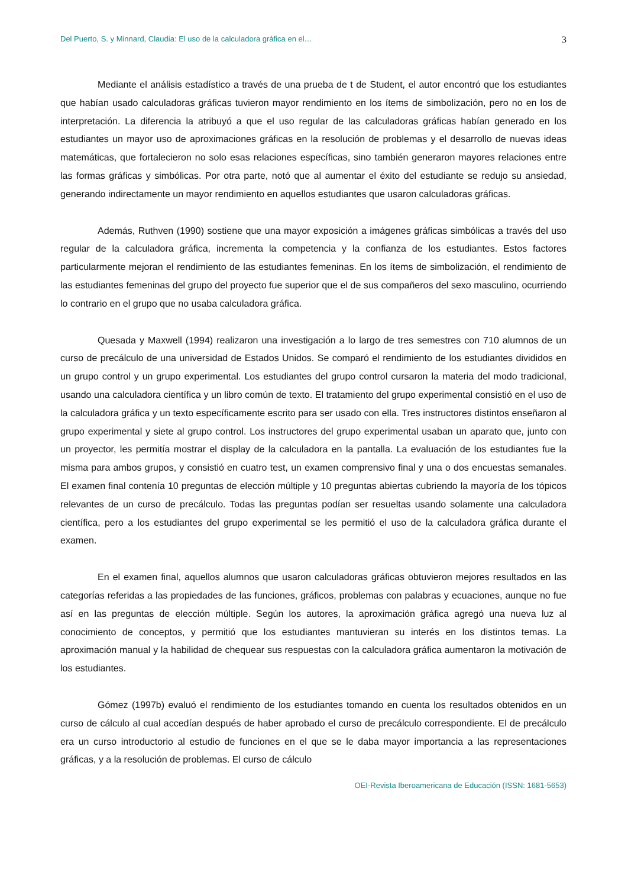Del Puerto, S. y Minnard, Claudia: El uso de la calculadora gráfica en el… 3
Mediante el análisis estadístico a través de una prueba de t de Student, el autor encontró que los estudiantes que habían usado calculadoras gráficas tuvieron mayor rendimiento en los ítems de simbolización, pero no en los de interpretación. La diferencia la atribuyó a que el uso regular de las calculadoras gráficas habían generado en los estudiantes un mayor uso de aproximaciones gráficas en la resolución de problemas y el desarrollo de nuevas ideas matemáticas, que fortalecieron no solo esas relaciones específicas, sino también generaron mayores relaciones entre las formas gráficas y simbólicas. Por otra parte, notó que al aumentar el éxito del estudiante se redujo su ansiedad, generando indirectamente un mayor rendimiento en aquellos estudiantes que usaron calculadoras gráficas.
Además, Ruthven (1990) sostiene que una mayor exposición a imágenes gráficas simbólicas a través del uso regular de la calculadora gráfica, incrementa la competencia y la confianza de los estudiantes. Estos factores particularmente mejoran el rendimiento de las estudiantes femeninas. En los ítems de simbolización, el rendimiento de las estudiantes femeninas del grupo del proyecto fue superior que el de sus compañeros del sexo masculino, ocurriendo lo contrario en el grupo que no usaba calculadora gráfica.
Quesada y Maxwell (1994) realizaron una investigación a lo largo de tres semestres con 710 alumnos de un curso de precálculo de una universidad de Estados Unidos. Se comparó el rendimiento de los estudiantes divididos en un grupo control y un grupo experimental. Los estudiantes del grupo control cursaron la materia del modo tradicional, usando una calculadora científica y un libro común de texto. El tratamiento del grupo experimental consistió en el uso de la calculadora gráfica y un texto específicamente escrito para ser usado con ella. Tres instructores distintos enseñaron al grupo experimental y siete al grupo control. Los instructores del grupo experimental usaban un aparato que, junto con un proyector, les permitía mostrar el display de la calculadora en la pantalla. La evaluación de los estudiantes fue la misma para ambos grupos, y consistió en cuatro test, un examen comprensivo final y una o dos encuestas semanales. El examen final contenía 10 preguntas de elección múltiple y 10 preguntas abiertas cubriendo la mayoría de los tópicos relevantes de un curso de precálculo. Todas las preguntas podían ser resueltas usando solamente una calculadora científica, pero a los estudiantes del grupo experimental se les permitió el uso de la calculadora gráfica durante el examen.
En el examen final, aquellos alumnos que usaron calculadoras gráficas obtuvieron mejores resultados en las categorías referidas a las propiedades de las funciones, gráficos, problemas con palabras y ecuaciones, aunque no fue así en las preguntas de elección múltiple. Según los autores, la aproximación gráfica agregó una nueva luz al conocimiento de conceptos, y permitió que los estudiantes mantuvieran su interés en los distintos temas. La aproximación manual y la habilidad de chequear sus respuestas con la calculadora gráfica aumentaron la motivación de los estudiantes.
Gómez (1997b) evaluó el rendimiento de los estudiantes tomando en cuenta los resultados obtenidos en un curso de cálculo al cual accedían después de haber aprobado el curso de precálculo correspondiente. El de precálculo era un curso introductorio al estudio de funciones en el que se le daba mayor importancia a las representaciones gráficas, y a la resolución de problemas. El curso de cálculo
OEI-Revista Iberoamericana de Educación (ISSN: 1681-5653)